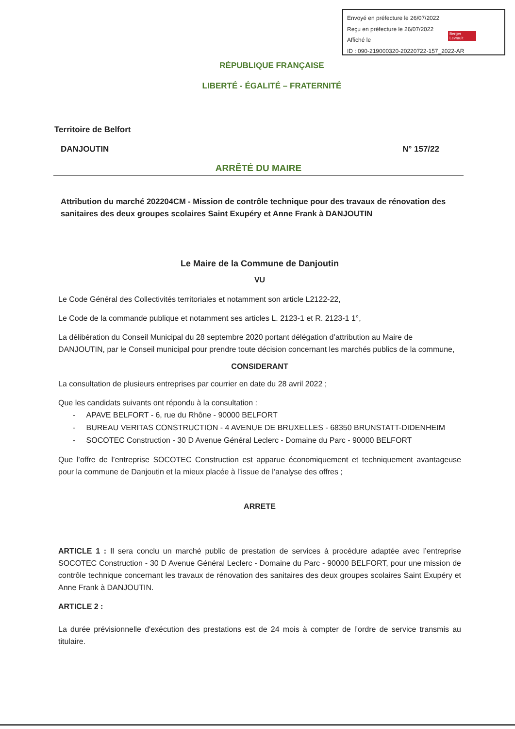Envoyé en préfecture le 26/07/2022
Reçu en préfecture le 26/07/2022
Affiché le
ID : 090-219000320-20220722-157_2022-AR
Berger Levrault
RÉPUBLIQUE FRANÇAISE
LIBERTÉ - ÉGALITÉ – FRATERNITÉ
Territoire de Belfort
DANJOUTIN N° 157/22
ARRÊTÉ DU MAIRE
Attribution du marché 202204CM - Mission de contrôle technique pour des travaux de rénovation des sanitaires des deux groupes scolaires Saint Exupéry et Anne Frank à DANJOUTIN
Le Maire de la Commune de Danjoutin
VU
Le Code Général des Collectivités territoriales et notamment son article L2122-22,
Le Code de la commande publique et notamment ses articles L. 2123-1 et R. 2123-1 1°,
La délibération du Conseil Municipal du 28 septembre 2020 portant délégation d’attribution au Maire de DANJOUTIN, par le Conseil municipal pour prendre toute décision concernant les marchés publics de la commune,
CONSIDERANT
La consultation de plusieurs entreprises par courrier en date du 28 avril 2022 ;
Que les candidats suivants ont répondu à la consultation :
- APAVE BELFORT - 6, rue du Rhône - 90000 BELFORT
- BUREAU VERITAS CONSTRUCTION - 4 AVENUE DE BRUXELLES - 68350 BRUNSTATT-DIDENHEIM
- SOCOTEC Construction - 30 D Avenue Général Leclerc - Domaine du Parc - 90000 BELFORT
Que l’offre de l’entreprise SOCOTEC Construction est apparue économiquement et techniquement avantageuse pour la commune de Danjoutin et la mieux placée à l’issue de l’analyse des offres ;
ARRETE
ARTICLE 1 : Il sera conclu un marché public de prestation de services à procédure adaptée avec l’entreprise SOCOTEC Construction - 30 D Avenue Général Leclerc - Domaine du Parc - 90000 BELFORT, pour une mission de contrôle technique concernant les travaux de rénovation des sanitaires des deux groupes scolaires Saint Exupéry et Anne Frank à DANJOUTIN.
ARTICLE 2 :
La durée prévisionnelle d'exécution des prestations est de 24 mois à compter de l’ordre de service transmis au titulaire.